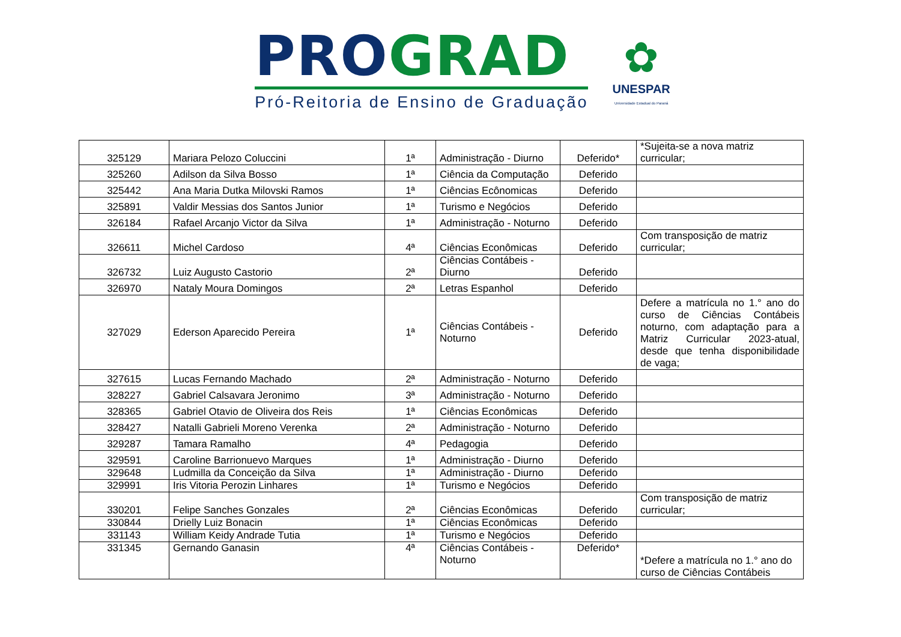PRO GRAD
Pró-Reitoria de Ensino de Graduação
✿
UNESPAR
Universidade Estadual do Paraná
| 325129 | Mariara Pelozo Coluccini | 1ª | Administração - Diurno | Deferido* | *Sujeita-se a nova matriz curricular; |
| 325260 | Adilson da Silva Bosso | 1ª | Ciência da Computação | Deferido | |
| 325442 | Ana Maria Dutka Milovski Ramos | 1ª | Ciências Ecônomicas | Deferido | |
| 325891 | Valdir Messias dos Santos Junior | 1ª | Turismo e Negócios | Deferido | |
| 326184 | Rafael Arcanjo Victor da Silva | 1ª | Administração - Noturno | Deferido | |
| 326611 | Michel Cardoso | 4ª | Ciências Econômicas | Deferido | Com transposição de matriz curricular; |
| 326732 | Luiz Augusto Castorio | 2ª | Ciências Contábeis - Diurno | Deferido | |
| 326970 | Nataly Moura Domingos | 2ª | Letras Espanhol | Deferido | |
| 327029 | Ederson Aparecido Pereira | 1ª | Ciências Contábeis - Noturno | Deferido | Defere a matrícula no 1.° ano do curso de Ciências Contábeis noturno, com adaptação para a Matriz Curricular 2023-atual, desde que tenha disponibilidade de vaga; |
| 327615 | Lucas Fernando Machado | 2ª | Administração - Noturno | Deferido | |
| 328227 | Gabriel Calsavara Jeronimo | 3ª | Administração - Noturno | Deferido | |
| 328365 | Gabriel Otavio de Oliveira dos Reis | 1ª | Ciências Econômicas | Deferido | |
| 328427 | Natalli Gabrieli Moreno Verenka | 2ª | Administração - Noturno | Deferido | |
| 329287 | Tamara Ramalho | 4ª | Pedagogia | Deferido | |
| 329591 | Caroline Barrionuevo Marques | 1ª | Administração - Diurno | Deferido | |
| 329648 | Ludmilla da Conceição da Silva | 1ª | Administração - Diurno | Deferido | |
| 329991 | Iris Vitoria Perozin Linhares | 1ª | Turismo e Negócios | Deferido | |
| 330201 | Felipe Sanches Gonzales | 2ª | Ciências Econômicas | Deferido | Com transposição de matriz curricular; |
| 330844 | Drielly Luiz Bonacin | 1ª | Ciências Econômicas | Deferido | |
| 331143 | William Keidy Andrade Tutia | 1ª | Turismo e Negócios | Deferido | |
| 331345 | Gernando Ganasin | 4ª | Ciências Contábeis - Noturno | Deferido* | *Defere a matrícula no 1.° ano do curso de Ciências Contábeis |